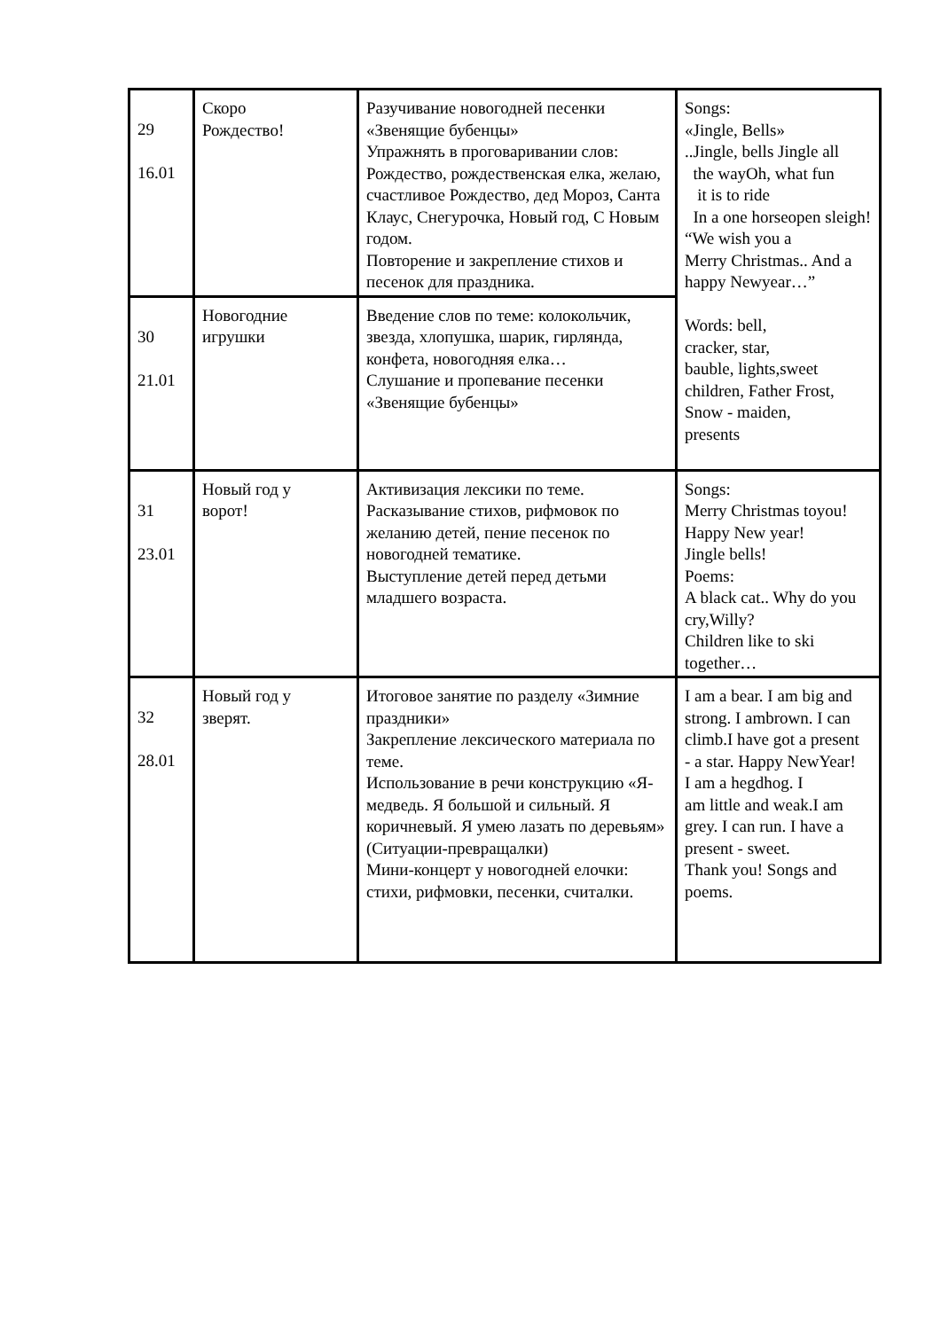| 29 16.01 | Скоро Рождество! | Разучивание новогодней песенки «Звенящие бубенцы» Упражнять в проговаривании слов: Рождество, рождественская елка, желаю, счастливое Рождество, дед Мороз, Санта Клаус, Снегурочка, Новый год, С Новым годом. Повторение и закрепление стихов и песенок для праздника. | Songs: «Jingle, Bells» ..Jingle, bells Jingle all the wayOh, what fun it is to ride In a one horseopen sleigh! “We wish you a Merry Christmas.. And a happy Newyear…” Words: bell, cracker, star, bauble, lights,sweet children, Father Frost, Snow - maiden, presents |
| 30 21.01 | Новогодние игрушки | Введение слов по теме: колокольчик, звезда, хлопушка, шарик, гирлянда, конфета, новогодняя елка… Слушание и пропевание песенки «Звенящие бубенцы» | |
| 31 23.01 | Новый год у ворот! | Активизация лексики по теме. Расказывание стихов, рифмовок по желанию детей, пение песенок по новогодней тематике. Выступление детей перед детьми младшего возраста. | Songs: Merry Christmas toyou! Happy New year! Jingle bells! Poems: A black cat.. Why do you cry,Willy? Children like to ski together… |
| 32 28.01 | Новый год у зверят. | Итоговое занятие по разделу «Зимние праздники» Закрепление лексического материала по теме. Использование в речи конструкцию «Я-медведь. Я большой и сильный. Я коричневый. Я умею лазать по деревьям» (Ситуации-превращалки) Мини-концерт у новогодней елочки: стихи, рифмовки, песенки, считалки. | I am a bear. I am big and strong. I ambrown. I can climb.I have got a present - a star. Happy NewYear! I am a hegdhog. I am little and weak.I am grey. I can run. I have a present - sweet. Thank you! Songs and poems. |